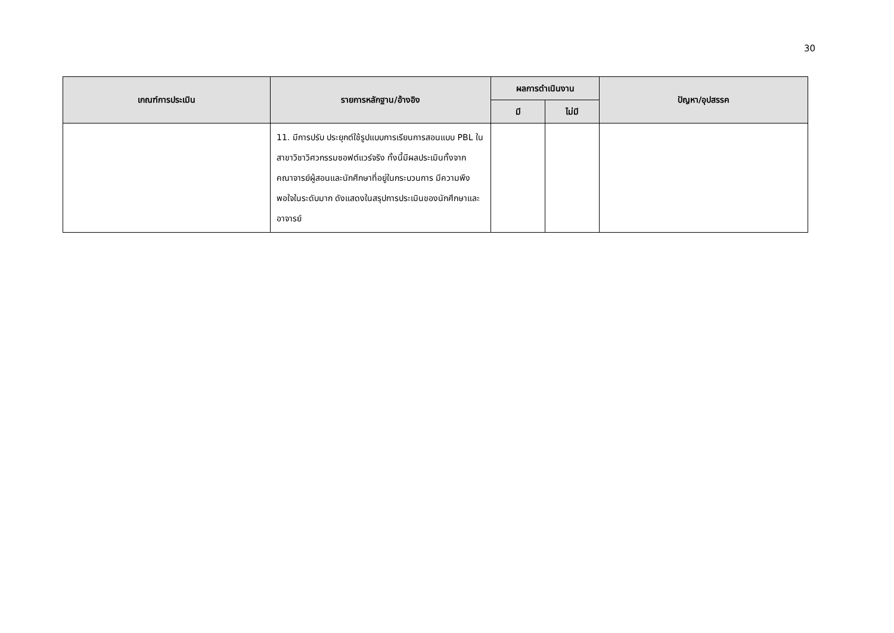30
| เกณฑ์การประเมิน | รายการหลักฐาน/อ้างอิง | ผลการดำเนินงาน | | ปัญหา/อุปสรรค |
| --- | --- | --- | --- | --- |
| | | มี | ไม่มี | |
| | 11. มีการปรับ ประยุกต์ใช้รูปแบบการเรียนการสอนแบบ PBL ในสาขาวิชาวิศวกรรมซอฟต์แวร์จริง ทั้งนี้มีผลประเมินทั้งจากคณาจารย์ผู้สอนและนักศึกษาที่อยู่ในกระบวนการ มีความพึงพอใจในระดับมาก ดังแสดงในสรุปการประเมินของนักศึกษาและอาจารย์ | | | |